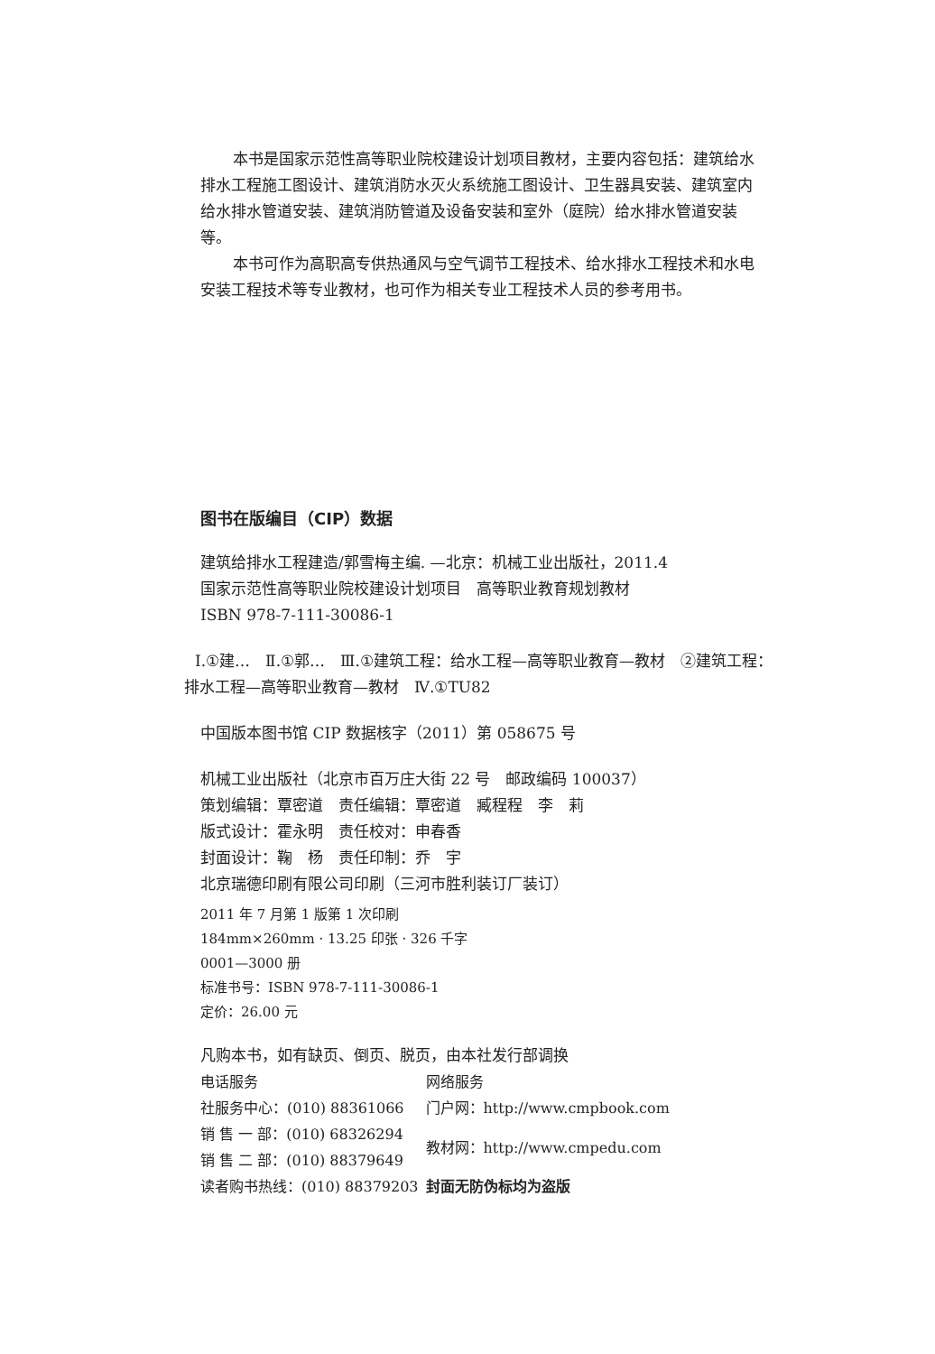本书是国家示范性高等职业院校建设计划项目教材，主要内容包括：建筑给水排水工程施工图设计、建筑消防水灭火系统施工图设计、卫生器具安装、建筑室内给水排水管道安装、建筑消防管道及设备安装和室外（庭院）给水排水管道安装等。
本书可作为高职高专供热通风与空气调节工程技术、给水排水工程技术和水电安装工程技术等专业教材，也可作为相关专业工程技术人员的参考用书。
图书在版编目（CIP）数据
建筑给排水工程建造/郭雪梅主编. —北京：机械工业出版社，2011.4
国家示范性高等职业院校建设计划项目　高等职业教育规划教材
ISBN 978-7-111-30086-1
Ⅰ.①建…　Ⅱ.①郭…　Ⅲ.①建筑工程：给水工程—高等职业教育—教材　②建筑工程：排水工程—高等职业教育—教材　Ⅳ.①TU82
中国版本图书馆 CIP 数据核字（2011）第 058675 号
机械工业出版社（北京市百万庄大街 22 号　邮政编码 100037）
策划编辑：覃密道　责任编辑：覃密道　臧程程　李　莉
版式设计：霍永明　责任校对：申春香
封面设计：鞠　杨　责任印制：乔　宇
北京瑞德印刷有限公司印刷（三河市胜利装订厂装订）
2011 年 7 月第 1 版第 1 次印刷
184mm×260mm · 13.25 印张 · 326 千字
0001—3000 册
标准书号：ISBN 978-7-111-30086-1
定价：26.00 元
凡购本书，如有缺页、倒页、脱页，由本社发行部调换
| 电话服务 | 网络服务 |
| 社服务中心：(010) 88361066 | 门户网：http://www.cmpbook.com |
| 销 售 一 部：(010) 68326294 | 教材网：http://www.cmpedu.com |
| 销 售 二 部：(010) 88379649 | |
| 读者购书热线：(010) 88379203 | 封面无防伪标均为盗版 |